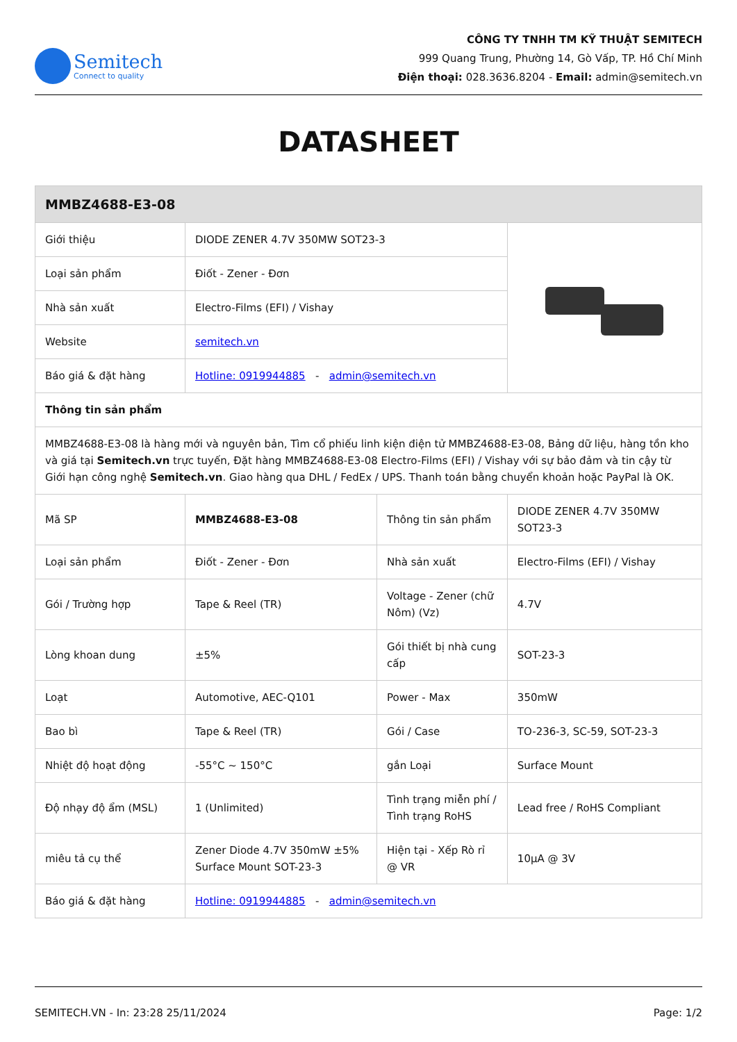Semitech
Connect to quality
CÔNG TY TNHH TM KỸ THUẬT SEMITECH
999 Quang Trung, Phường 14, Gò Vấp, TP. Hồ Chí Minh
Điện thoại: 028.3636.8204 - Email: admin@semitech.vn
DATASHEET
| MMBZ4688-E3-08 | | | |
| --- | --- | --- | --- |
| Giới thiệu | DIODE ZENER 4.7V 350MW SOT23-3 | | |
| Loại sản phẩm | Điốt - Zener - Đơn | | |
| Nhà sản xuất | Electro-Films (EFI) / Vishay | | |
| Website | semitech.vn | | |
| Báo giá & đặt hàng | Hotline: 0919944885 - admin@semitech.vn | | |
| Thông tin sản phẩm | | | |
| MMBZ4688-E3-08 là hàng mới và nguyên bản, Tìm cổ phiếu linh kiện điện tử MMBZ4688-E3-08, Bảng dữ liệu, hàng tồn kho và giá tại Semitech.vn trực tuyến, Đặt hàng MMBZ4688-E3-08 Electro-Films (EFI) / Vishay với sự bảo đảm và tin cậy từ Giới hạn công nghệ Semitech.vn . Giao hàng qua DHL / FedEx / UPS. Thanh toán bằng chuyển khoản hoặc PayPal là OK. | | | |
| Mã SP | MMBZ4688-E3-08 | Thông tin sản phẩm | DIODE ZENER 4.7V 350MW SOT23-3 |
| Loại sản phẩm | Điốt - Zener - Đơn | Nhà sản xuất | Electro-Films (EFI) / Vishay |
| Gói / Trường hợp | Tape & Reel (TR) | Voltage - Zener (chữ Nôm) (Vz) | 4.7V |
| Lòng khoan dung | ±5% | Gói thiết bị nhà cung cấp | SOT-23-3 |
| Loạt | Automotive, AEC-Q101 | Power - Max | 350mW |
| Bao bì | Tape & Reel (TR) | Gói / Case | TO-236-3, SC-59, SOT-23-3 |
| Nhiệt độ hoạt động | -55°C ~ 150°C | gắn Loại | Surface Mount |
| Độ nhạy độ ẩm (MSL) | 1 (Unlimited) | Tình trạng miễn phí / Tình trạng RoHS | Lead free / RoHS Compliant |
| miêu tả cụ thể | Zener Diode 4.7V 350mW ±5% Surface Mount SOT-23-3 | Hiện tại - Xếp Rò rỉ @ VR | 10µA @ 3V |
| Báo giá & đặt hàng | Hotline: 0919944885 - admin@semitech.vn | | |
SEMITECH.VN - In: 23:28 25/11/2024 Page: 1/2